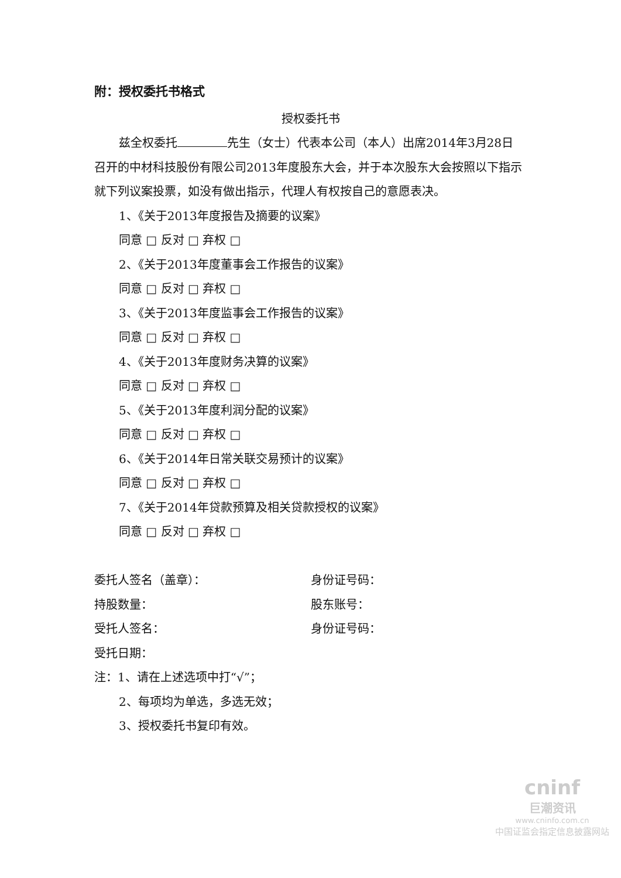附：授权委托书格式
授权委托书
兹全权委托 先生（女士）代表本公司（本人）出席2014年3月28日
召开的中材科技股份有限公司2013年度股东大会，并于本次股东大会按照以下指示就下列议案投票，如没有做出指示，代理人有权按自己的意愿表决。
1、《关于2013年度报告及摘要的议案》
同意 □ 反对 □ 弃权 □
2、《关于2013年度董事会工作报告的议案》
同意 □ 反对 □ 弃权 □
3、《关于2013年度监事会工作报告的议案》
同意 □ 反对 □ 弃权 □
4、《关于2013年度财务决算的议案》
同意 □ 反对 □ 弃权 □
5、《关于2013年度利润分配的议案》
同意 □ 反对 □ 弃权 □
6、《关于2014年日常关联交易预计的议案》
同意 □ 反对 □ 弃权 □
7、《关于2014年贷款预算及相关贷款授权的议案》
同意 □ 反对 □ 弃权 □
委托人签名（盖章）： 身份证号码：
持股数量： 股东账号：
受托人签名： 身份证号码：
受托日期：
注：1、请在上述选项中打“√”；
2、每项均为单选，多选无效；
3、授权委托书复印有效。
cninf
巨潮资讯
www.cninfo.com.cn
中国证监会指定信息披露网站